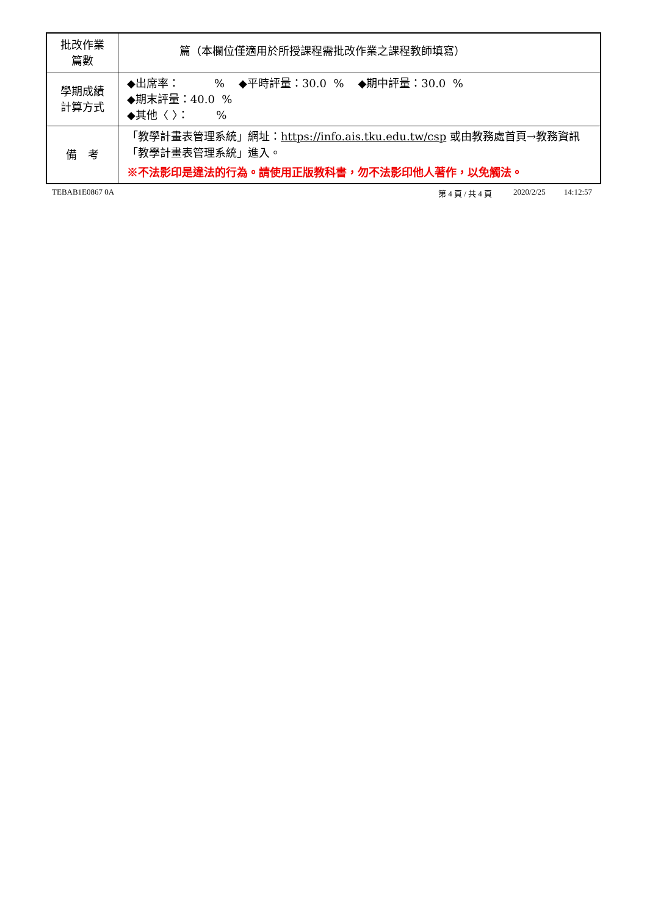| 批改作業 篇數 | 篇（本欄位僅適用於所授課程需批改作業之課程教師填寫） |
| 學期成績 計算方式 | ◆出席率： % ◆平時評量：30.0 % ◆期中評量：30.0 % ◆期末評量：40.0 % ◆其他〈 〉： % |
| 備 考 | 「教學計畫表管理系統」網址： https://info.ais.tku.edu.tw/csp 或由教務處首頁→教務資訊「教學計畫表管理系統」進入。 ※不法影印是違法的行為。請使用正版教科書，勿不法影印他人著作，以免觸法。 |
TEBAB1E0867 0A 第 4 頁 / 共 4 頁 2020/2/25 14:12:57